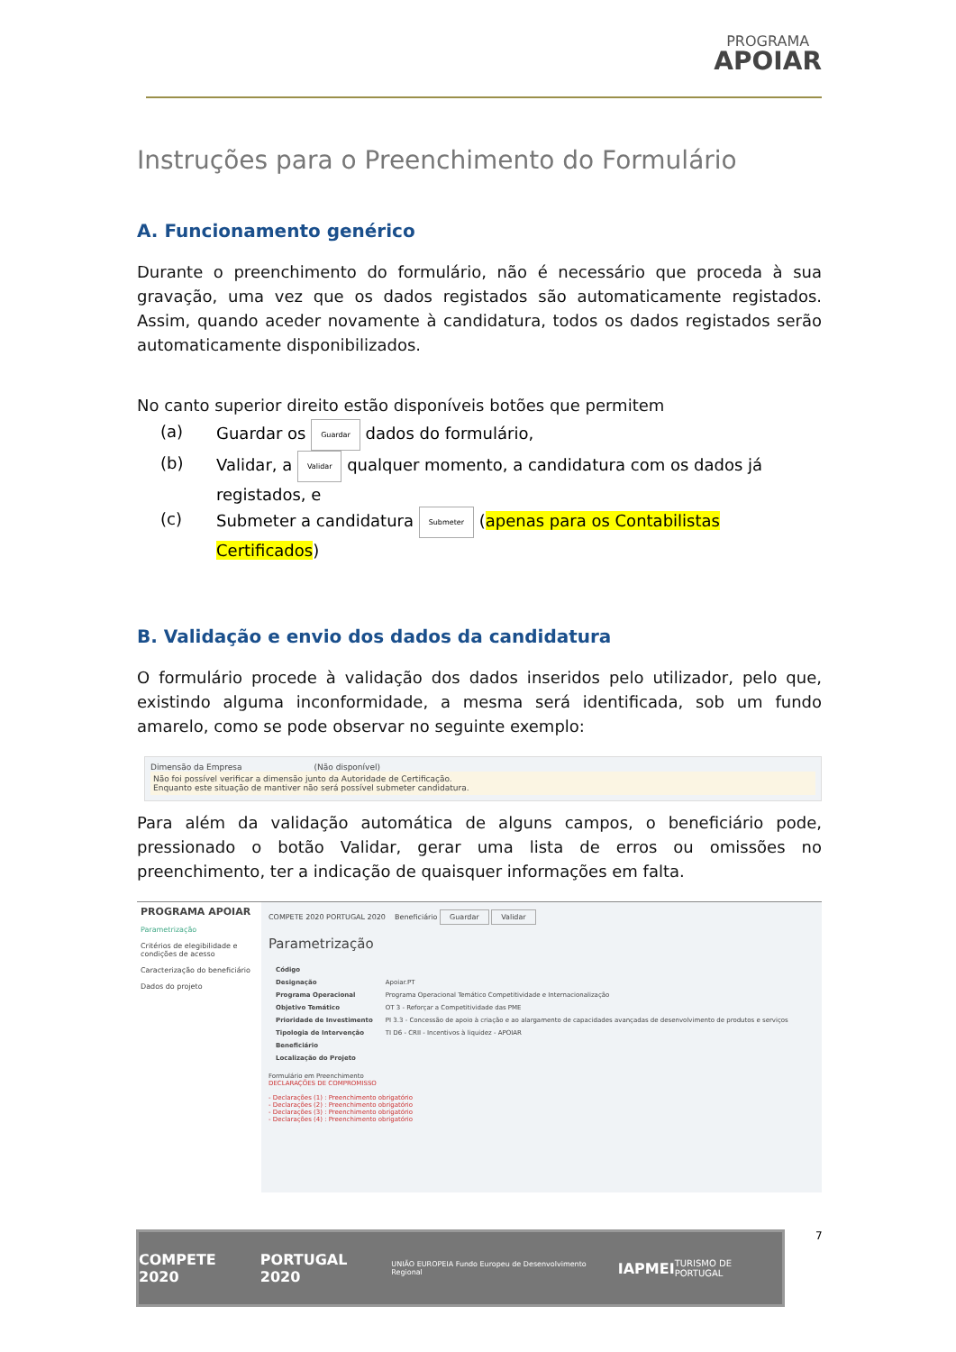PROGRAMA
APOIAR
Instruções para o Preenchimento do Formulário
A. Funcionamento genérico
Durante o preenchimento do formulário, não é necessário que proceda à sua gravação, uma vez que os dados registados são automaticamente registados. Assim, quando aceder novamente à candidatura, todos os dados registados serão automaticamente disponibilizados.
No canto superior direito estão disponíveis botões que permitem
(a) Guardar os Guardar dados do formulário,
(b) Validar, a Validar qualquer momento, a candidatura com os dados já registados, e
(c) Submeter a candidatura Submeter (apenas para os Contabilistas Certificados)
B. Validação e envio dos dados da candidatura
O formulário procede à validação dos dados inseridos pelo utilizador, pelo que, existindo alguma inconformidade, a mesma será identificada, sob um fundo amarelo, como se pode observar no seguinte exemplo:
Dimensão da Empresa (Não disponível)
Não foi possível verificar a dimensão junto da Autoridade de Certificação.
Enquanto este situação de mantiver não será possível submeter candidatura.
Para além da validação automática de alguns campos, o beneficiário pode, pressionado o botão Validar, gerar uma lista de erros ou omissões no preenchimento, ter a indicação de quaisquer informações em falta.
PROGRAMA APOIAR
Parametrização
Critérios de elegibilidade e condições de acesso
Caracterização do beneficiário
Dados do projeto
COMPETE 2020 PORTUGAL 2020 Beneficiário Guardar Validar
Parametrização
| Código | |
| Designação | Apoiar.PT |
| Programa Operacional | Programa Operacional Temático Competitividade e Internacionalização |
| Objetivo Temático | OT 3 - Reforçar a Competitividade das PME |
| Prioridade de Investimento | PI 3.3 - Concessão de apoio à criação e ao alargamento de capacidades avançadas de desenvolvimento de produtos e serviços |
| Tipologia de Intervenção | TI D6 - CRII - Incentivos à liquidez - APOIAR |
| Beneficiário | |
| Localização do Projeto | |
Formulário em Preenchimento
DECLARAÇÕES DE COMPROMISSO
- Declarações (1) : Preenchimento obrigatório
- Declarações (2) : Preenchimento obrigatório
- Declarações (3) : Preenchimento obrigatório
- Declarações (4) : Preenchimento obrigatório
COMPETE 2020 PORTUGAL 2020 UNIÃO EUROPEIA Fundo Europeu de Desenvolvimento Regional IAPMEI TURISMO DE PORTUGAL
7